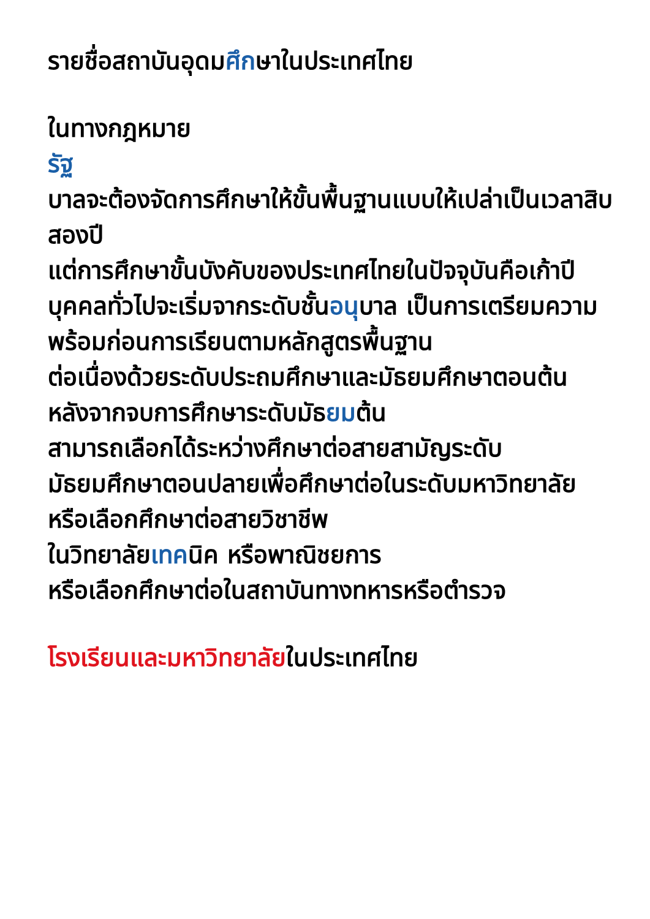รายชื่อสถาบันอุดมศึกษาในประเทศไทย
ในทางกฎหมาย
รัฐ
บาลจะต้องจัดการศึกษาให้ขั้นพื้นฐานแบบให้เปล่าเป็นเวลาสิบสองปี
แต่การศึกษาขั้นบังคับของประเทศไทยในปัจจุบันคือเก้าปี
บุคคลทั่วไปจะเริ่มจากระดับชั้นอนุบาล เป็นการเตรียมความพร้อมก่อนการเรียนตามหลักสูตรพื้นฐาน
ต่อเนื่องด้วยระดับประถมศึกษาและมัธยมศึกษาตอนต้น หลังจากจบการศึกษาระดับมัธยมต้น
สามารถเลือกได้ระหว่างศึกษาต่อสายสามัญระดับมัธยมศึกษาตอนปลายเพื่อศึกษาต่อในระดับมหาวิทยาลัย
หรือเลือกศึกษาต่อสายวิชาชีพ
ในวิทยาลัยเทคนิค หรือพาณิชยการ
หรือเลือกศึกษาต่อในสถาบันทางทหารหรือตำรวจ
โรงเรียนและมหาวิทยาลัยในประเทศไทย